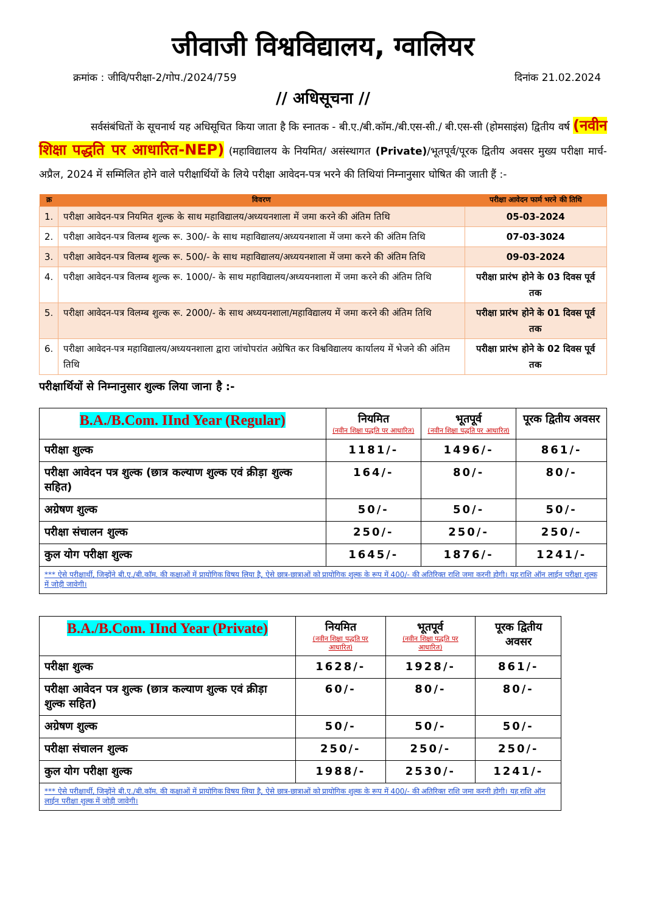जीवाजी विश्वविद्यालय, ग्वालियर
क्रमांक : जीवि/परीक्षा-2/गोप./2024/759 दिनांक 21.02.2024
// अधिसूचना //
     सर्वसंबंधितों के सूचनार्थ यह अधिसूचित किया जाता है कि स्नातक - बी.ए./बी.कॉम./बी.एस-सी./ बी.एस-सी (होमसाइंस) द्वितीय वर्ष (नवीन शिक्षा पद्धति पर आधारित-NEP) (महाविद्यालय के नियमित/ असंस्थागत (Private)/भूतपूर्व/पूरक द्वितीय अवसर मुख्य परीक्षा मार्च-अप्रैल, 2024 में सम्मिलित होने वाले परीक्षार्थियों के लिये परीक्षा आवेदन-पत्र भरने की तिथियां निम्नानुसार घोषित की जाती हैं :-
| क्र | विवरण | परीक्षा आवेदन फार्म भरने की तिथि |
| --- | --- | --- |
| 1. | परीक्षा आवेदन-पत्र नियमित शुल्क के साथ महाविद्यालय/अध्ययनशाला में जमा करने की अंतिम तिथि | 05-03-2024 |
| 2. | परीक्षा आवेदन-पत्र विलम्ब शुल्क रू. 300/- के साथ महाविद्यालय/अध्ययनशाला में जमा करने की अंतिम तिथि | 07-03-3024 |
| 3. | परीक्षा आवेदन-पत्र विलम्ब शुल्क रू. 500/- के साथ महाविद्यालय/अध्ययनशाला में जमा करने की अंतिम तिथि | 09-03-2024 |
| 4. | परीक्षा आवेदन-पत्र विलम्ब शुल्क रू. 1000/- के साथ महाविद्यालय/अध्ययनशाला में जमा करने की अंतिम तिथि | परीक्षा प्रारंभ होने के 03 दिवस पूर्व तक |
| 5. | परीक्षा आवेदन-पत्र विलम्ब शुल्क रू. 2000/- के साथ अध्ययनशाला/महाविद्यालय में जमा करने की अंतिम तिथि | परीक्षा प्रारंभ होने के 01 दिवस पूर्व तक |
| 6. | परीक्षा आवेदन-पत्र महाविद्यालय/अध्ययनशाला द्वारा जांचोपरांत अग्रेषित कर विश्वविद्यालय कार्यालय में भेजने की अंतिम तिथि | परीक्षा प्रारंभ होने के 02 दिवस पूर्व तक |
परीक्षार्थियों से निम्नानुसार शुल्क लिया जाना है :-
| B.A./B.Com. IInd Year (Regular) | नियमित (नवीन शिक्षा पद्धति पर आधारित) | भूतपूर्व (नवीन शिक्षा पद्धति पर आधारित) | पूरक द्वितीय अवसर |
| --- | --- | --- | --- |
| परीक्षा शुल्क | 1181/- | 1496/- | 861/- |
| परीक्षा आवेदन पत्र शुल्क (छात्र कल्याण शुल्क एवं क्रीड़ा शुल्क सहित) | 164/- | 80/- | 80/- |
| अग्रेषण शुल्क | 50/- | 50/- | 50/- |
| परीक्षा संचालन शुल्क | 250/- | 250/- | 250/- |
| कुल योग परीक्षा शुल्क | 1645/- | 1876/- | 1241/- |
| *** ऐसे परीक्षार्थी, जिन्होंने बी.ए./बी.कॉम. की कक्षाओं में प्रायोगिक विषय लिया है, ऐसे छात्र-छात्राओं को प्रायोगिक शुल्क के रूप में 400/- की अतिरिक्त राशि जमा करनी होगी। यह राशि ऑन लाईन परीक्षा शुल्क में जोड़ी जावेगी। | | | |
| B.A./B.Com. IInd Year (Private) | नियमित (नवीन शिक्षा पद्धति पर आधारित) | भूतपूर्व (नवीन शिक्षा पद्धति पर आधारित) | पूरक द्वितीय अवसर |
| --- | --- | --- | --- |
| परीक्षा शुल्क | 1628/- | 1928/- | 861/- |
| परीक्षा आवेदन पत्र शुल्क (छात्र कल्याण शुल्क एवं क्रीड़ा शुल्क सहित) | 60/- | 80/- | 80/- |
| अग्रेषण शुल्क | 50/- | 50/- | 50/- |
| परीक्षा संचालन शुल्क | 250/- | 250/- | 250/- |
| कुल योग परीक्षा शुल्क | 1988/- | 2530/- | 1241/- |
| *** ऐसे परीक्षार्थी, जिन्होंने बी.ए./बी.कॉम. की कक्षाओं में प्रायोगिक विषय लिया है, ऐसे छात्र-छात्राओं को प्रायोगिक शुल्क के रूप में 400/- की अतिरिक्त राशि जमा करनी होगी। यह राशि ऑन लाईन परीक्षा शुल्क में जोड़ी जावेगी। | | | |